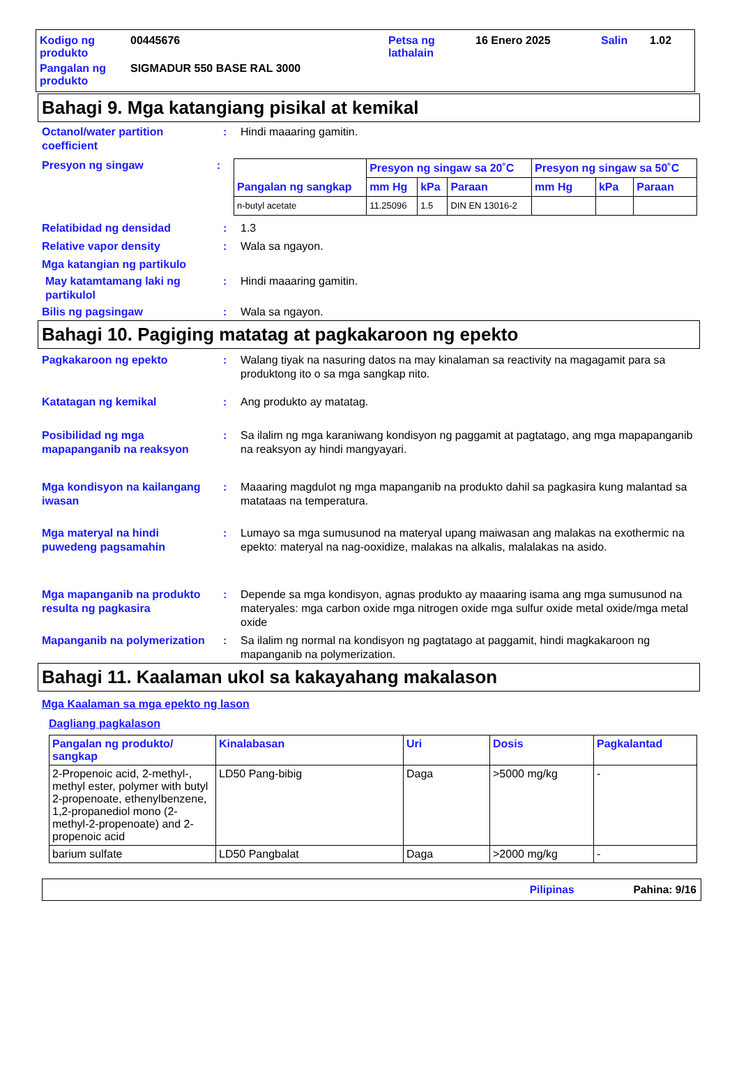| Kodigo ng produkto | 00445676 | Petsa ng lathalain | 16 Enero 2025 | Salin | 1.02 |
| Pangalan ng produkto | SIGMADUR 550 BASE RAL 3000 | | | | |
Bahagi 9. Mga katangiang pisikal at kemikal
Octanol/water partition coefficient
: Hindi maaaring gamitin.
Presyon ng singaw :
| Pangalan ng sangkap | Presyon ng singaw sa 20˚C | | | Presyon ng singaw sa 50˚C | | |
| --- | --- | --- | --- | --- | --- | --- |
| | mm Hg | kPa | Paraan | mm Hg | kPa | Paraan |
| n-butyl acetate | 11.25096 | 1.5 | DIN EN 13016-2 | | | |
Relatibidad ng densidad : 1.3
Relative vapor density : Wala sa ngayon.
Mga katangian ng partikulo
May katamtamang laki ng partikulol
: Hindi maaaring gamitin.
Bilis ng pagsingaw : Wala sa ngayon.
Bahagi 10. Pagiging matatag at pagkakaroon ng epekto
Pagkakaroon ng epekto : Walang tiyak na nasuring datos na may kinalaman sa reactivity na magagamit para sa produktong ito o sa mga sangkap nito.
Katatagan ng kemikal : Ang produkto ay matatag.
Posibilidad ng mga mapapanganib na reaksyon
: Sa ilalim ng mga karaniwang kondisyon ng paggamit at pagtatago, ang mga mapapanganib na reaksyon ay hindi mangyayari.
Mga kondisyon na kailangang iwasan
: Maaaring magdulot ng mga mapanganib na produkto dahil sa pagkasira kung malantad sa matataas na temperatura.
Mga materyal na hindi puwedeng pagsamahin
: Lumayo sa mga sumusunod na materyal upang maiwasan ang malakas na exothermic na epekto: materyal na nag-ooxidize, malakas na alkalis, malalakas na asido.
Mga mapanganib na produkto resulta ng pagkasira
: Depende sa mga kondisyon, agnas produkto ay maaaring isama ang mga sumusunod na materyales: mga carbon oxide mga nitrogen oxide mga sulfur oxide metal oxide/mga metal oxide
Mapanganib na polymerization
: Sa ilalim ng normal na kondisyon ng pagtatago at paggamit, hindi magkakaroon ng mapanganib na polymerization.
Bahagi 11. Kaalaman ukol sa kakayahang makalason
Mga Kaalaman sa mga epekto ng lason
Dagliang pagkalason
| Pangalan ng produkto/ sangkap | Kinalabasan | Uri | Dosis | Pagkalantad |
| --- | --- | --- | --- | --- |
| 2-Propenoic acid, 2-methyl-, methyl ester, polymer with butyl 2-propenoate, ethenylbenzene, 1,2-propanediol mono (2-methyl-2-propenoate) and 2-propenoic acid | LD50 Pang-bibig | Daga | >5000 mg/kg | - |
| barium sulfate | LD50 Pangbalat | Daga | >2000 mg/kg | - |
Pilipinas Pahina: 9/16